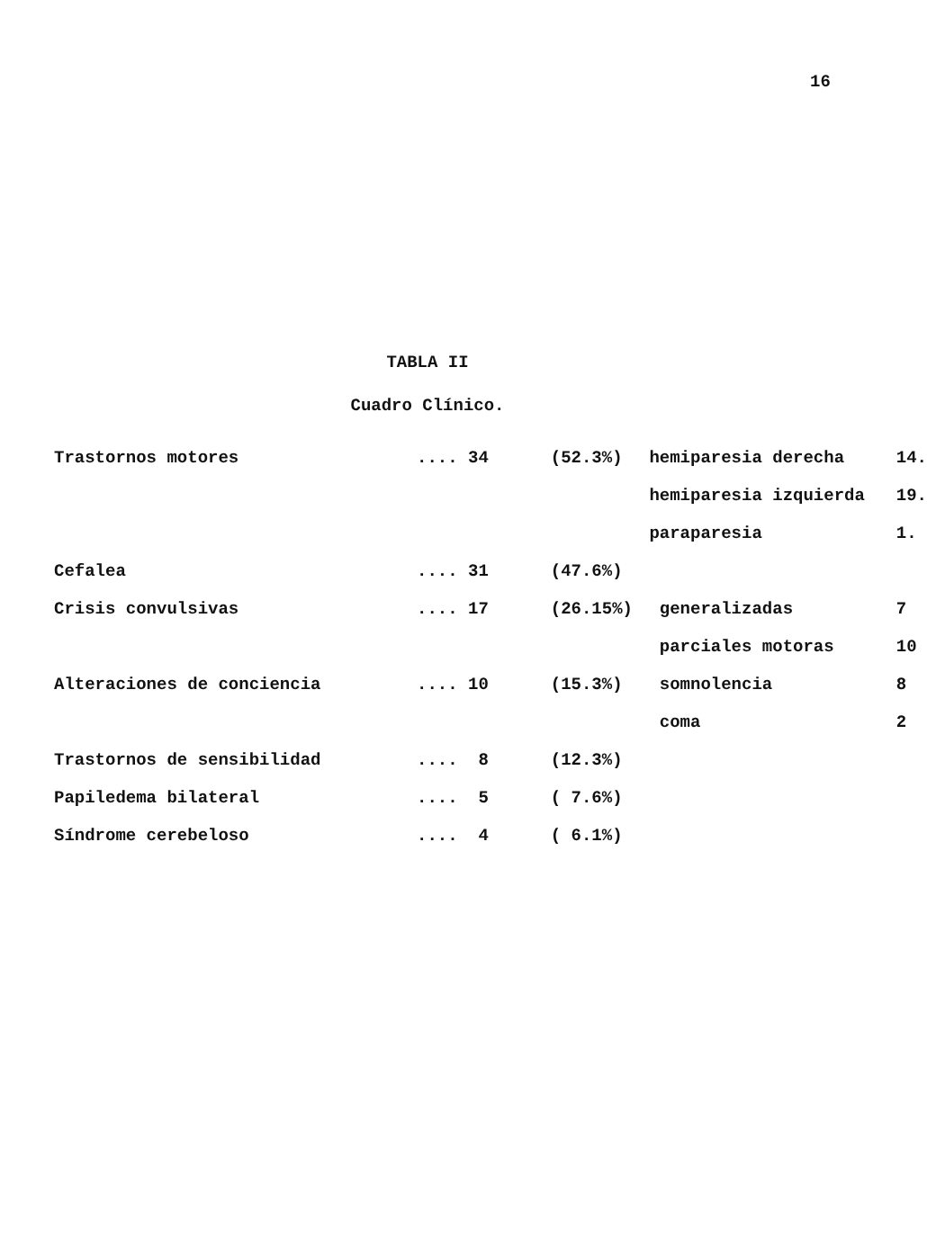16
TABLA II
Cuadro Clínico.
| Trastornos motores | .... 34 | (52.3%) | hemiparesia derecha | 14. |
| | | | hemiparesia izquierda | 19. |
| | | | paraparesia | 1. |
| Cefalea | .... 31 | (47.6%) | | |
| Crisis convulsivas | .... 17 | (26.15%) | generalizadas | 7 |
| | | | parciales motoras | 10 |
| Alteraciones de conciencia | .... 10 | (15.3%) | somnolencia | 8 |
| | | | coma | 2 |
| Trastornos de sensibilidad | .... 8 | (12.3%) | | |
| Papiledema bilateral | .... 5 | ( 7.6%) | | |
| Síndrome cerebeloso | .... 4 | ( 6.1%) | | |